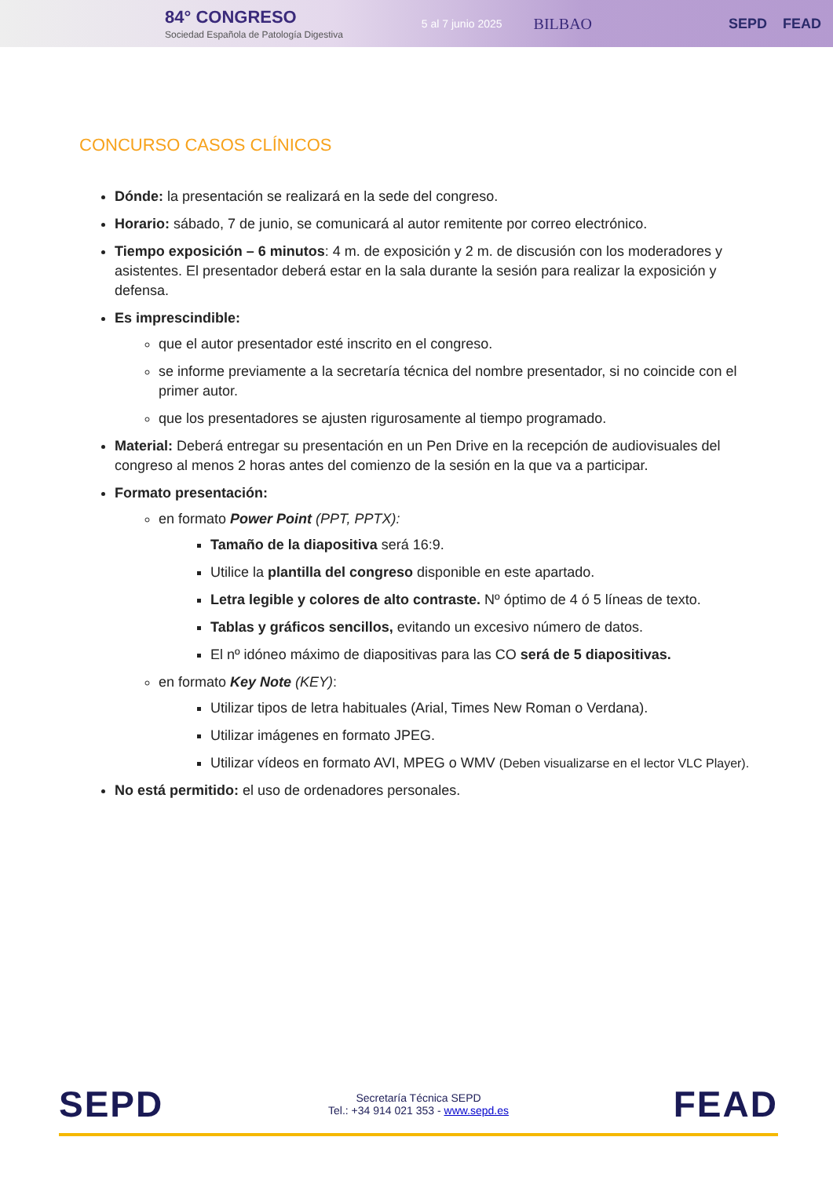84° CONGRESO
Sociedad Española de Patología Digestiva
5 al 7 junio 2025
BILBAO SEPD FEAD
CONCURSO CASOS CLÍNICOS
Dónde: la presentación se realizará en la sede del congreso.
Horario: sábado, 7 de junio, se comunicará al autor remitente por correo electrónico.
Tiempo exposición – 6 minutos: 4 m. de exposición y 2 m. de discusión con los moderadores y asistentes. El presentador deberá estar en la sala durante la sesión para realizar la exposición y defensa.
Es imprescindible:
que el autor presentador esté inscrito en el congreso.
se informe previamente a la secretaría técnica del nombre presentador, si no coincide con el primer autor.
que los presentadores se ajusten rigurosamente al tiempo programado.
Material: Deberá entregar su presentación en un Pen Drive en la recepción de audiovisuales del congreso al menos 2 horas antes del comienzo de la sesión en la que va a participar.
Formato presentación:
en formato Power Point (PPT, PPTX):
Tamaño de la diapositiva será 16:9.
Utilice la plantilla del congreso disponible en este apartado.
Letra legible y colores de alto contraste. Nº óptimo de 4 ó 5 líneas de texto.
Tablas y gráficos sencillos, evitando un excesivo número de datos.
El nº idóneo máximo de diapositivas para las CO será de 5 diapositivas.
en formato Key Note (KEY):
Utilizar tipos de letra habituales (Arial, Times New Roman o Verdana).
Utilizar imágenes en formato JPEG.
Utilizar vídeos en formato AVI, MPEG o WMV (Deben visualizarse en el lector VLC Player).
No está permitido: el uso de ordenadores personales.
SEPD
Secretaría Técnica SEPD
Tel.: +34 914 021 353 - www.sepd.es
FEAD